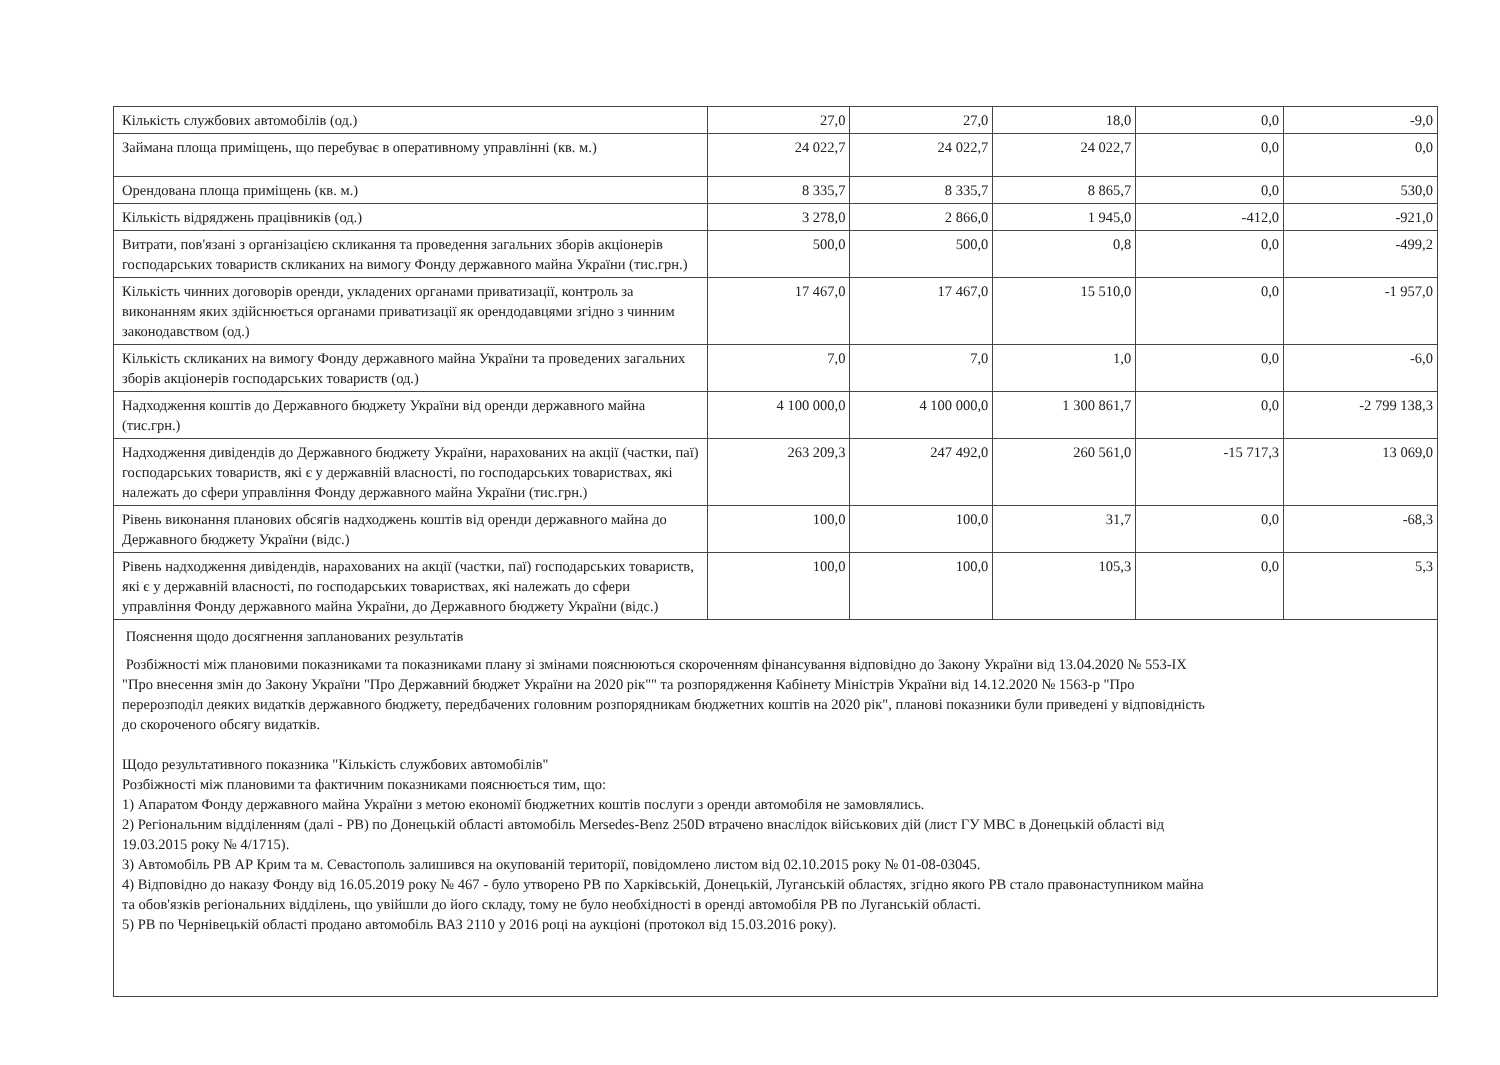| Кількість службових автомобілів (од.) | 27,0 | 27,0 | 18,0 | 0,0 | -9,0 |
| Займана площа приміщень, що перебуває в оперативному управлінні (кв. м.) | 24 022,7 | 24 022,7 | 24 022,7 | 0,0 | 0,0 |
| Орендована площа приміщень (кв. м.) | 8 335,7 | 8 335,7 | 8 865,7 | 0,0 | 530,0 |
| Кількість відряджень працівників (од.) | 3 278,0 | 2 866,0 | 1 945,0 | -412,0 | -921,0 |
| Витрати, пов'язані з організацією скликання та проведення загальних зборів акціонерів господарських товариств скликаних на вимогу Фонду державного майна України (тис.грн.) | 500,0 | 500,0 | 0,8 | 0,0 | -499,2 |
| Кількість чинних договорів оренди, укладених органами приватизації, контроль за виконанням яких здійснюється органами приватизації як орендодавцями згідно з чинним законодавством (од.) | 17 467,0 | 17 467,0 | 15 510,0 | 0,0 | -1 957,0 |
| Кількість скликаних на вимогу Фонду державного майна України та проведених загальних зборів акціонерів господарських товариств (од.) | 7,0 | 7,0 | 1,0 | 0,0 | -6,0 |
| Надходження коштів до Державного бюджету України від оренди державного майна (тис.грн.) | 4 100 000,0 | 4 100 000,0 | 1 300 861,7 | 0,0 | -2 799 138,3 |
| Надходження дивідендів до Державного бюджету України, нарахованих на акції (частки, паї) господарських товариств, які є у державній власності, по господарських товариствах, які належать до сфери управління Фонду державного майна України (тис.грн.) | 263 209,3 | 247 492,0 | 260 561,0 | -15 717,3 | 13 069,0 |
| Рівень виконання планових обсягів надходжень коштів від оренди державного майна до Державного бюджету України (відс.) | 100,0 | 100,0 | 31,7 | 0,0 | -68,3 |
| Рівень надходження дивідендів, нарахованих на акції (частки, паї) господарських товариств, які є у державній власності, по господарських товариствах, які належать до сфери управління Фонду державного майна України, до Державного бюджету України (відс.) | 100,0 | 100,0 | 105,3 | 0,0 | 5,3 |
Пояснення щодо досягнення запланованих результатів
Розбіжності між плановими показниками та показниками плану зі змінами пояснюються скороченням фінансування відповідно до Закону України від 13.04.2020 № 553-IX "Про внесення змін до Закону України "Про Державний бюджет України на 2020 рік"" та розпорядження Кабінету Міністрів України від 14.12.2020 № 1563-р "Про перерозподіл деяких видатків державного бюджету, передбачених головним розпорядникам бюджетних коштів на 2020 рік", планові показники були приведені у відповідність до скороченого обсягу видатків.
Щодо результативного показника "Кількість службових автомобілів"
Розбіжності між плановими та фактичним показниками пояснюється тим, що:
1) Апаратом Фонду державного майна України з метою економії бюджетних коштів послуги з оренди автомобіля не замовлялись.
2) Регіональним відділенням (далі - РВ) по Донецькій області автомобіль Mersedes-Benz 250D втрачено внаслідок військових дій (лист ГУ МВС в Донецькій області від 19.03.2015 року № 4/1715).
3) Автомобіль РВ АР Крим та м. Севастополь залишився на окупованій території, повідомлено листом від 02.10.2015 року № 01-08-03045.
4) Відповідно до наказу Фонду від 16.05.2019 року № 467 - було утворено РВ по Харківській, Донецькій, Луганській областях, згідно якого РВ стало правонаступником майна та обов'язків регіональних відділень, що увійшли до його складу, тому не було необхідності в оренді автомобіля РВ по Луганській області.
5) РВ по Чернівецькій області продано автомобіль ВАЗ 2110 у 2016 році на аукціоні (протокол від 15.03.2016 року).